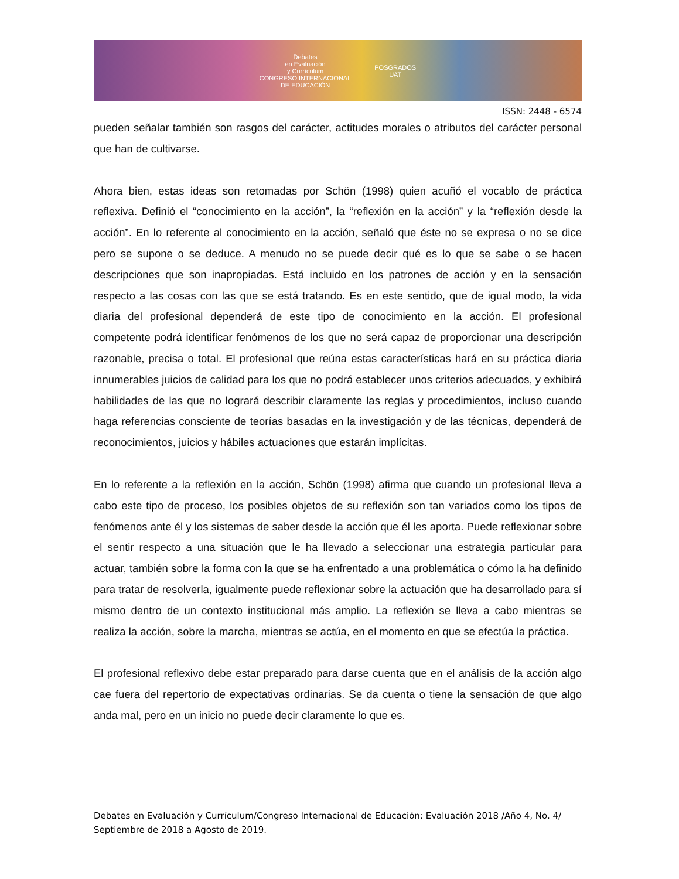Debates
en Evaluación
y Currículum
CONGRESO INTERNACIONAL
DE EDUCACIÓN
POSGRADOS
UAT
ISSN: 2448 - 6574
pueden señalar también son rasgos del carácter, actitudes morales o atributos del carácter personal que han de cultivarse.
Ahora bien, estas ideas son retomadas por Schön (1998) quien acuñó el vocablo de práctica reflexiva. Definió el “conocimiento en la acción”, la “reflexión en la acción” y la “reflexión desde la acción”. En lo referente al conocimiento en la acción, señaló que éste no se expresa o no se dice pero se supone o se deduce. A menudo no se puede decir qué es lo que se sabe o se hacen descripciones que son inapropiadas. Está incluido en los patrones de acción y en la sensación respecto a las cosas con las que se está tratando. Es en este sentido, que de igual modo, la vida diaria del profesional dependerá de este tipo de conocimiento en la acción. El profesional competente podrá identificar fenómenos de los que no será capaz de proporcionar una descripción razonable, precisa o total. El profesional que reúna estas características hará en su práctica diaria innumerables juicios de calidad para los que no podrá establecer unos criterios adecuados, y exhibirá habilidades de las que no logrará describir claramente las reglas y procedimientos, incluso cuando haga referencias consciente de teorías basadas en la investigación y de las técnicas, dependerá de reconocimientos, juicios y hábiles actuaciones que estarán implícitas.
En lo referente a la reflexión en la acción, Schön (1998) afirma que cuando un profesional lleva a cabo este tipo de proceso, los posibles objetos de su reflexión son tan variados como los tipos de fenómenos ante él y los sistemas de saber desde la acción que él les aporta. Puede reflexionar sobre el sentir respecto a una situación que le ha llevado a seleccionar una estrategia particular para actuar, también sobre la forma con la que se ha enfrentado a una problemática o cómo la ha definido para tratar de resolverla, igualmente puede reflexionar sobre la actuación que ha desarrollado para sí mismo dentro de un contexto institucional más amplio. La reflexión se lleva a cabo mientras se realiza la acción, sobre la marcha, mientras se actúa, en el momento en que se efectúa la práctica.
El profesional reflexivo debe estar preparado para darse cuenta que en el análisis de la acción algo cae fuera del repertorio de expectativas ordinarias. Se da cuenta o tiene la sensación de que algo anda mal, pero en un inicio no puede decir claramente lo que es.
Debates en Evaluación y Currículum/Congreso Internacional de Educación: Evaluación 2018 /Año 4, No. 4/ Septiembre de 2018 a Agosto de 2019.